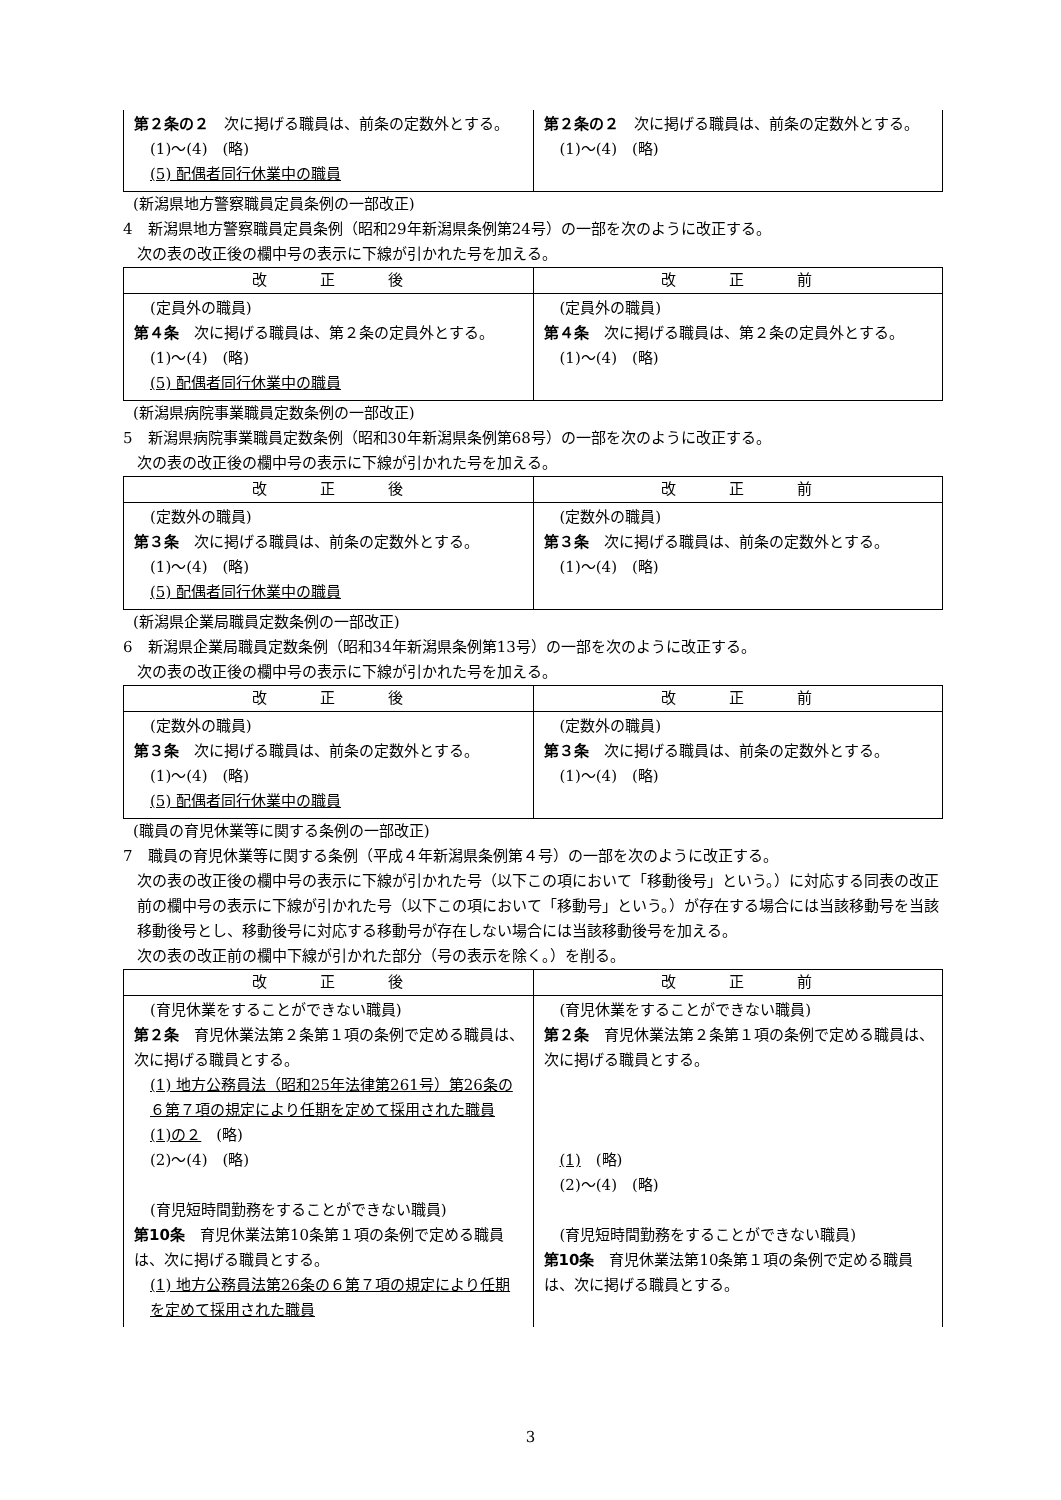| 第２条の２ 次に掲げる職員は、前条の定数外とする。 (1)～(4) (略) (5) 配偶者同行休業中の職員 | 第２条の２ 次に掲げる職員は、前条の定数外とする。 (1)～(4) (略) |
(新潟県地方警察職員定員条例の一部改正)
4　新潟県地方警察職員定員条例（昭和29年新潟県条例第24号）の一部を次のように改正する。
次の表の改正後の欄中号の表示に下線が引かれた号を加える。
| 改 正 後 | 改 正 前 |
| --- | --- |
| (定員外の職員) 第４条 次に掲げる職員は、第２条の定員外とする。 (1)～(4) (略) (5) 配偶者同行休業中の職員 | (定員外の職員) 第４条 次に掲げる職員は、第２条の定員外とする。 (1)～(4) (略) |
(新潟県病院事業職員定数条例の一部改正)
5　新潟県病院事業職員定数条例（昭和30年新潟県条例第68号）の一部を次のように改正する。
次の表の改正後の欄中号の表示に下線が引かれた号を加える。
| 改 正 後 | 改 正 前 |
| --- | --- |
| (定数外の職員) 第３条 次に掲げる職員は、前条の定数外とする。 (1)～(4) (略) (5) 配偶者同行休業中の職員 | (定数外の職員) 第３条 次に掲げる職員は、前条の定数外とする。 (1)～(4) (略) |
(新潟県企業局職員定数条例の一部改正)
6　新潟県企業局職員定数条例（昭和34年新潟県条例第13号）の一部を次のように改正する。
次の表の改正後の欄中号の表示に下線が引かれた号を加える。
| 改 正 後 | 改 正 前 |
| --- | --- |
| (定数外の職員) 第３条 次に掲げる職員は、前条の定数外とする。 (1)～(4) (略) (5) 配偶者同行休業中の職員 | (定数外の職員) 第３条 次に掲げる職員は、前条の定数外とする。 (1)～(4) (略) |
(職員の育児休業等に関する条例の一部改正)
7　職員の育児休業等に関する条例（平成４年新潟県条例第４号）の一部を次のように改正する。
次の表の改正後の欄中号の表示に下線が引かれた号（以下この項において「移動後号」という。）に対応する同表の改正前の欄中号の表示に下線が引かれた号（以下この項において「移動号」という。）が存在する場合には当該移動号を当該移動後号とし、移動後号に対応する移動号が存在しない場合には当該移動後号を加える。
次の表の改正前の欄中下線が引かれた部分（号の表示を除く。）を削る。
| 改 正 後 | 改 正 前 |
| --- | --- |
| (育児休業をすることができない職員) 第２条 育児休業法第２条第１項の条例で定める職員は、次に掲げる職員とする。 (1) 地方公務員法（昭和25年法律第261号）第26条の６第７項の規定により任期を定めて採用された職員 (1)の２ (略) (2)～(4) (略) (育児短時間勤務をすることができない職員) 第10条 育児休業法第10条第１項の条例で定める職員は、次に掲げる職員とする。 (1) 地方公務員法第26条の６第７項の規定により任期を定めて採用された職員 | (育児休業をすることができない職員) 第２条 育児休業法第２条第１項の条例で定める職員は、次に掲げる職員とする。 (1) (略) (2)～(4) (略) (育児短時間勤務をすることができない職員) 第10条 育児休業法第10条第１項の条例で定める職員は、次に掲げる職員とする。 |
3